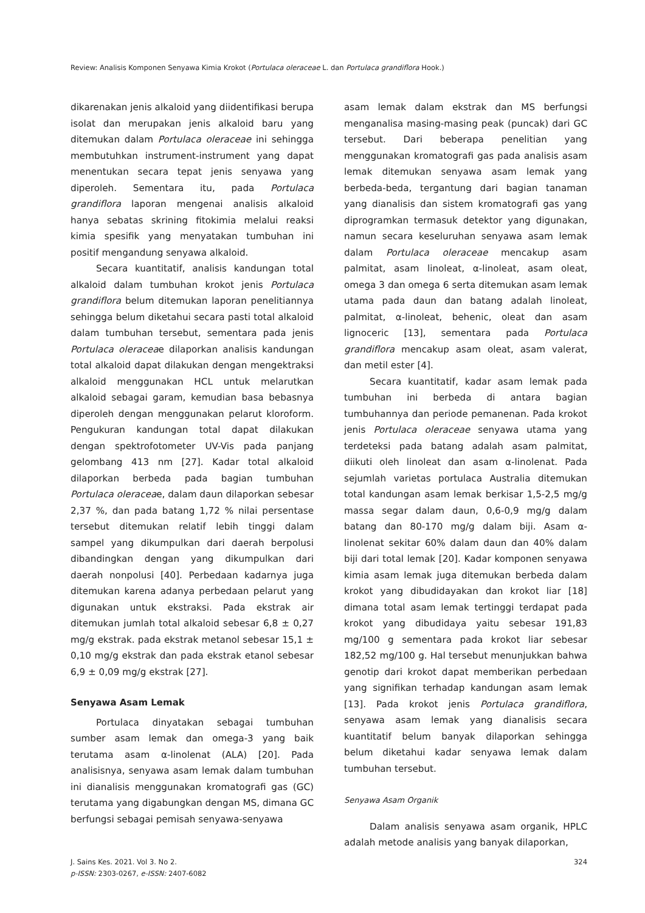Review: Analisis Komponen Senyawa Kimia Krokot (Portulaca oleraceae L. dan Portulaca grandiflora Hook.)
dikarenakan jenis alkaloid yang diidentifikasi berupa isolat dan merupakan jenis alkaloid baru yang ditemukan dalam Portulaca oleraceae ini sehingga membutuhkan instrument-instrument yang dapat menentukan secara tepat jenis senyawa yang diperoleh. Sementara itu, pada Portulaca grandiflora laporan mengenai analisis alkaloid hanya sebatas skrining fitokimia melalui reaksi kimia spesifik yang menyatakan tumbuhan ini positif mengandung senyawa alkaloid.
Secara kuantitatif, analisis kandungan total alkaloid dalam tumbuhan krokot jenis Portulaca grandiflora belum ditemukan laporan penelitiannya sehingga belum diketahui secara pasti total alkaloid dalam tumbuhan tersebut, sementara pada jenis Portulaca oleraceae dilaporkan analisis kandungan total alkaloid dapat dilakukan dengan mengektraksi alkaloid menggunakan HCL untuk melarutkan alkaloid sebagai garam, kemudian basa bebasnya diperoleh dengan menggunakan pelarut kloroform. Pengukuran kandungan total dapat dilakukan dengan spektrofotometer UV-Vis pada panjang gelombang 413 nm [27]. Kadar total alkaloid dilaporkan berbeda pada bagian tumbuhan Portulaca oleraceae, dalam daun dilaporkan sebesar 2,37 %, dan pada batang 1,72 % nilai persentase tersebut ditemukan relatif lebih tinggi dalam sampel yang dikumpulkan dari daerah berpolusi dibandingkan dengan yang dikumpulkan dari daerah nonpolusi [40]. Perbedaan kadarnya juga ditemukan karena adanya perbedaan pelarut yang digunakan untuk ekstraksi. Pada ekstrak air ditemukan jumlah total alkaloid sebesar 6,8 ± 0,27 mg/g ekstrak. pada ekstrak metanol sebesar 15,1 ± 0,10 mg/g ekstrak dan pada ekstrak etanol sebesar 6,9 ± 0,09 mg/g ekstrak [27].
Senyawa Asam Lemak
Portulaca dinyatakan sebagai tumbuhan sumber asam lemak dan omega-3 yang baik terutama asam α-linolenat (ALA) [20]. Pada analisisnya, senyawa asam lemak dalam tumbuhan ini dianalisis menggunakan kromatografi gas (GC) terutama yang digabungkan dengan MS, dimana GC berfungsi sebagai pemisah senyawa-senyawa
asam lemak dalam ekstrak dan MS berfungsi menganalisa masing-masing peak (puncak) dari GC tersebut. Dari beberapa penelitian yang menggunakan kromatografi gas pada analisis asam lemak ditemukan senyawa asam lemak yang berbeda-beda, tergantung dari bagian tanaman yang dianalisis dan sistem kromatografi gas yang diprogramkan termasuk detektor yang digunakan, namun secara keseluruhan senyawa asam lemak dalam Portulaca oleraceae mencakup asam palmitat, asam linoleat, α-linoleat, asam oleat, omega 3 dan omega 6 serta ditemukan asam lemak utama pada daun dan batang adalah linoleat, palmitat, α-linoleat, behenic, oleat dan asam lignoceric [13], sementara pada Portulaca grandiflora mencakup asam oleat, asam valerat, dan metil ester [4].
Secara kuantitatif, kadar asam lemak pada tumbuhan ini berbeda di antara bagian tumbuhannya dan periode pemanenan. Pada krokot jenis Portulaca oleraceae senyawa utama yang terdeteksi pada batang adalah asam palmitat, diikuti oleh linoleat dan asam α-linolenat. Pada sejumlah varietas portulaca Australia ditemukan total kandungan asam lemak berkisar 1,5-2,5 mg/g massa segar dalam daun, 0,6-0,9 mg/g dalam batang dan 80-170 mg/g dalam biji. Asam α-linolenat sekitar 60% dalam daun dan 40% dalam biji dari total lemak [20]. Kadar komponen senyawa kimia asam lemak juga ditemukan berbeda dalam krokot yang dibudidayakan dan krokot liar [18] dimana total asam lemak tertinggi terdapat pada krokot yang dibudidaya yaitu sebesar 191,83 mg/100 g sementara pada krokot liar sebesar 182,52 mg/100 g. Hal tersebut menunjukkan bahwa genotip dari krokot dapat memberikan perbedaan yang signifikan terhadap kandungan asam lemak [13]. Pada krokot jenis Portulaca grandiflora, senyawa asam lemak yang dianalisis secara kuantitatif belum banyak dilaporkan sehingga belum diketahui kadar senyawa lemak dalam tumbuhan tersebut.
Senyawa Asam Organik
Dalam analisis senyawa asam organik, HPLC adalah metode analisis yang banyak dilaporkan,
J. Sains Kes. 2021. Vol 3. No 2.
p-ISSN: 2303-0267, e-ISSN: 2407-6082
324